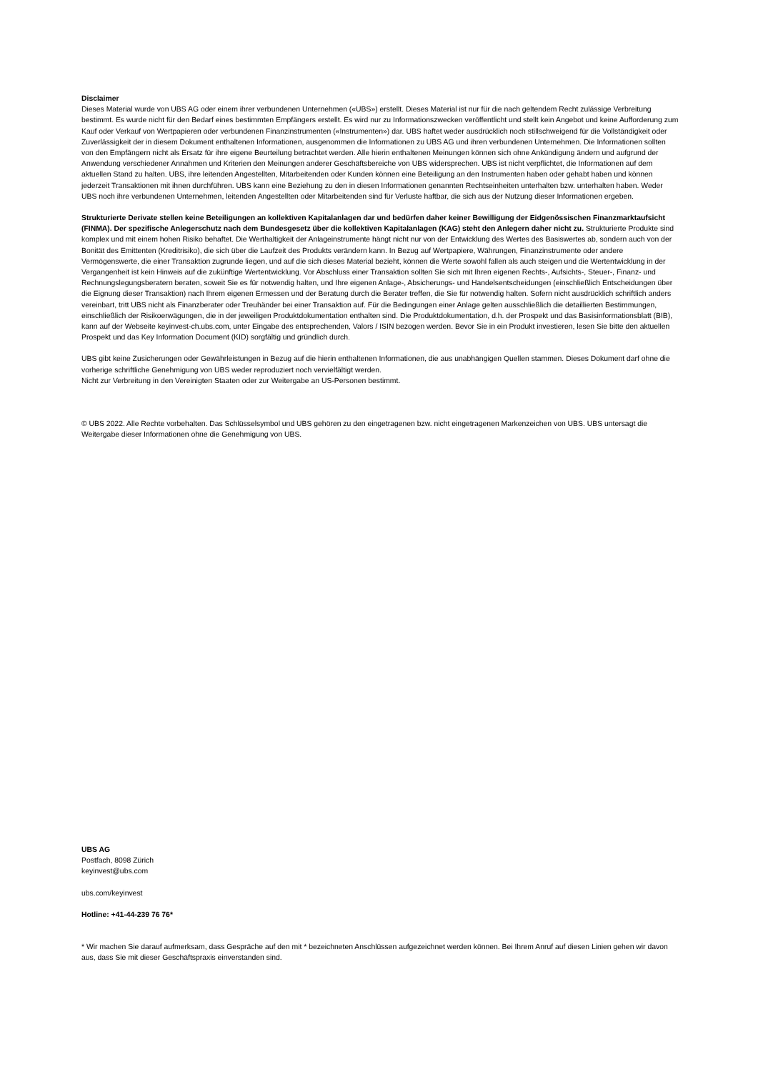Disclaimer
Dieses Material wurde von UBS AG oder einem ihrer verbundenen Unternehmen («UBS») erstellt. Dieses Material ist nur für die nach geltendem Recht zulässige Verbreitung bestimmt. Es wurde nicht für den Bedarf eines bestimmten Empfängers erstellt. Es wird nur zu Informationszwecken veröffentlicht und stellt kein Angebot und keine Aufforderung zum Kauf oder Verkauf von Wertpapieren oder verbundenen Finanzinstrumenten («Instrumenten») dar. UBS haftet weder ausdrücklich noch stillschweigend für die Vollständigkeit oder Zuverlässigkeit der in diesem Dokument enthaltenen Informationen, ausgenommen die Informationen zu UBS AG und ihren verbundenen Unternehmen. Die Informationen sollten von den Empfängern nicht als Ersatz für ihre eigene Beurteilung betrachtet werden. Alle hierin enthaltenen Meinungen können sich ohne Ankündigung ändern und aufgrund der Anwendung verschiedener Annahmen und Kriterien den Meinungen anderer Geschäftsbereiche von UBS widersprechen. UBS ist nicht verpflichtet, die Informationen auf dem aktuellen Stand zu halten. UBS, ihre leitenden Angestellten, Mitarbeitenden oder Kunden können eine Beteiligung an den Instrumenten haben oder gehabt haben und können jederzeit Transaktionen mit ihnen durchführen. UBS kann eine Beziehung zu den in diesen Informationen genannten Rechtseinheiten unterhalten bzw. unterhalten haben. Weder UBS noch ihre verbundenen Unternehmen, leitenden Angestellten oder Mitarbeitenden sind für Verluste haftbar, die sich aus der Nutzung dieser Informationen ergeben.
Strukturierte Derivate stellen keine Beteiligungen an kollektiven Kapitalanlagen dar und bedürfen daher keiner Bewilligung der Eidgenössischen Finanzmarktaufsicht (FINMA). Der spezifische Anlegerschutz nach dem Bundesgesetz über die kollektiven Kapitalanlagen (KAG) steht den Anlegern daher nicht zu. Strukturierte Produkte sind komplex und mit einem hohen Risiko behaftet. Die Werthaltigkeit der Anlageinstrumente hängt nicht nur von der Entwicklung des Wertes des Basiswertes ab, sondern auch von der Bonität des Emittenten (Kreditrisiko), die sich über die Laufzeit des Produkts verändern kann. In Bezug auf Wertpapiere, Währungen, Finanzinstrumente oder andere Vermögenswerte, die einer Transaktion zugrunde liegen, und auf die sich dieses Material bezieht, können die Werte sowohl fallen als auch steigen und die Wertentwicklung in der Vergangenheit ist kein Hinweis auf die zukünftige Wertentwicklung. Vor Abschluss einer Transaktion sollten Sie sich mit Ihren eigenen Rechts-, Aufsichts-, Steuer-, Finanz- und Rechnungslegungsberatern beraten, soweit Sie es für notwendig halten, und Ihre eigenen Anlage-, Absicherungs- und Handelsentscheidungen (einschließlich Entscheidungen über die Eignung dieser Transaktion) nach Ihrem eigenen Ermessen und der Beratung durch die Berater treffen, die Sie für notwendig halten. Sofern nicht ausdrücklich schriftlich anders vereinbart, tritt UBS nicht als Finanzberater oder Treuhänder bei einer Transaktion auf. Für die Bedingungen einer Anlage gelten ausschließlich die detaillierten Bestimmungen, einschließlich der Risikoerwägungen, die in der jeweiligen Produktdokumentation enthalten sind. Die Produktdokumentation, d.h. der Prospekt und das Basisinformationsblatt (BIB), kann auf der Webseite keyinvest-ch.ubs.com, unter Eingabe des entsprechenden, Valors / ISIN bezogen werden. Bevor Sie in ein Produkt investieren, lesen Sie bitte den aktuellen Prospekt und das Key Information Document (KID) sorgfältig und gründlich durch.
UBS gibt keine Zusicherungen oder Gewährleistungen in Bezug auf die hierin enthaltenen Informationen, die aus unabhängigen Quellen stammen. Dieses Dokument darf ohne die vorherige schriftliche Genehmigung von UBS weder reproduziert noch vervielfältigt werden.
Nicht zur Verbreitung in den Vereinigten Staaten oder zur Weitergabe an US-Personen bestimmt.
© UBS 2022. Alle Rechte vorbehalten. Das Schlüsselsymbol und UBS gehören zu den eingetragenen bzw. nicht eingetragenen Markenzeichen von UBS. UBS untersagt die Weitergabe dieser Informationen ohne die Genehmigung von UBS.
UBS AG
Postfach, 8098 Zürich
keyinvest@ubs.com
ubs.com/keyinvest
Hotline: +41-44-239 76 76*
* Wir machen Sie darauf aufmerksam, dass Gespräche auf den mit * bezeichneten Anschlüssen aufgezeichnet werden können. Bei Ihrem Anruf auf diesen Linien gehen wir davon aus, dass Sie mit dieser Geschäftspraxis einverstanden sind.